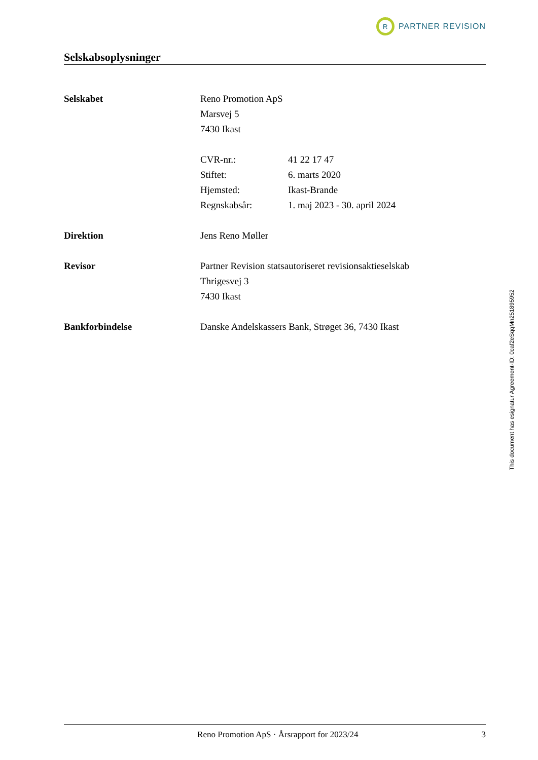R
PARTNER REVISION
Selskabsoplysninger
| Selskabet | Reno Promotion ApS Marsvej 5 7430 Ikast |
| | / CVR-nr.: / 41 22 17 47 / / Stiftet: / 6. marts 2020 / / Hjemsted: / Ikast-Brande / / Regnskabsår: / 1. maj 2023 - 30. april 2024 / |
| Direktion | Jens Reno Møller |
| Revisor | Partner Revision statsautoriseret revisionsaktieselskab Thrigesvej 3 7430 Ikast |
| Bankforbindelse | Danske Andelskassers Bank, Strøget 36, 7430 Ikast |
This document has esignatur Agreement-ID: 0caf2eSqqMn251895952
Reno Promotion ApS · Årsrapport for 2023/24 3